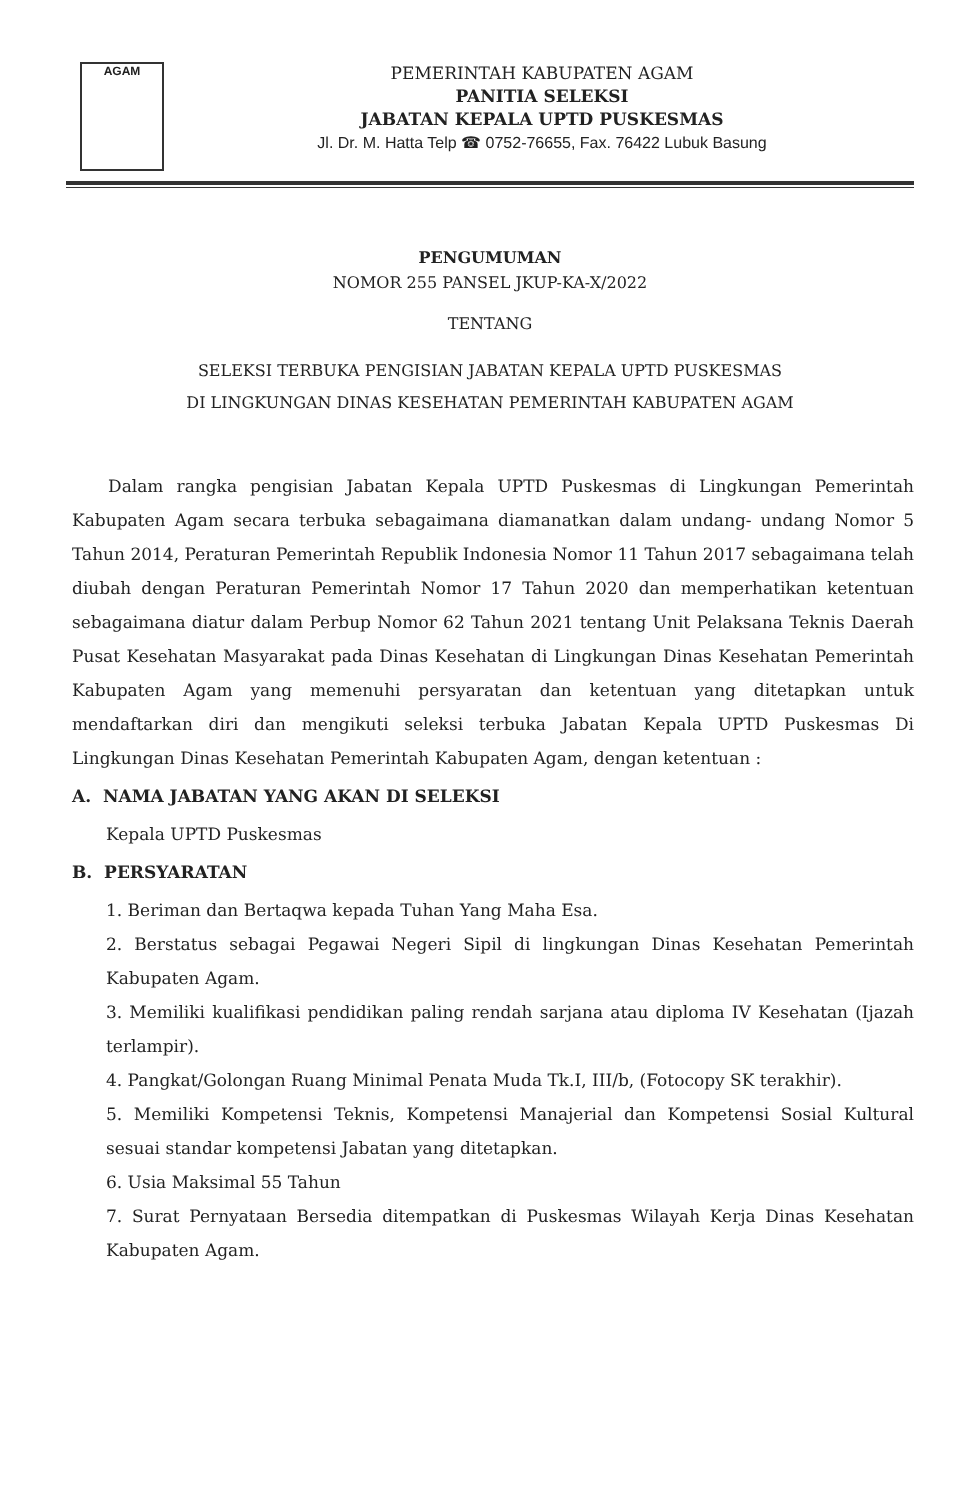AGAM
PEMERINTAH KABUPATEN AGAM
PANITIA SELEKSI
JABATAN KEPALA UPTD PUSKESMAS
Jl. Dr. M. Hatta Telp ☎ 0752-76655, Fax. 76422 Lubuk Basung
PENGUMUMAN
NOMOR 255 PANSEL JKUP-KA-X/2022
TENTANG
SELEKSI TERBUKA PENGISIAN JABATAN KEPALA UPTD PUSKESMAS
DI LINGKUNGAN DINAS KESEHATAN PEMERINTAH KABUPATEN AGAM
Dalam rangka pengisian Jabatan Kepala UPTD Puskesmas di Lingkungan Pemerintah Kabupaten Agam secara terbuka sebagaimana diamanatkan dalam undang- undang Nomor 5 Tahun 2014, Peraturan Pemerintah Republik Indonesia Nomor 11 Tahun 2017 sebagaimana telah diubah dengan Peraturan Pemerintah Nomor 17 Tahun 2020 dan memperhatikan ketentuan sebagaimana diatur dalam Perbup Nomor 62 Tahun 2021 tentang Unit Pelaksana Teknis Daerah Pusat Kesehatan Masyarakat pada Dinas Kesehatan di Lingkungan Dinas Kesehatan Pemerintah Kabupaten Agam yang memenuhi persyaratan dan ketentuan yang ditetapkan untuk mendaftarkan diri dan mengikuti seleksi terbuka Jabatan Kepala UPTD Puskesmas Di Lingkungan Dinas Kesehatan Pemerintah Kabupaten Agam, dengan ketentuan :
A. NAMA JABATAN YANG AKAN DI SELEKSI
Kepala UPTD Puskesmas
B. PERSYARATAN
1. Beriman dan Bertaqwa kepada Tuhan Yang Maha Esa.
2. Berstatus sebagai Pegawai Negeri Sipil di lingkungan Dinas Kesehatan Pemerintah Kabupaten Agam.
3. Memiliki kualifikasi pendidikan paling rendah sarjana atau diploma IV Kesehatan (Ijazah terlampir).
4. Pangkat/Golongan Ruang Minimal Penata Muda Tk.I, III/b, (Fotocopy SK terakhir).
5. Memiliki Kompetensi Teknis, Kompetensi Manajerial dan Kompetensi Sosial Kultural sesuai standar kompetensi Jabatan yang ditetapkan.
6. Usia Maksimal 55 Tahun
7. Surat Pernyataan Bersedia ditempatkan di Puskesmas Wilayah Kerja Dinas Kesehatan Kabupaten Agam.